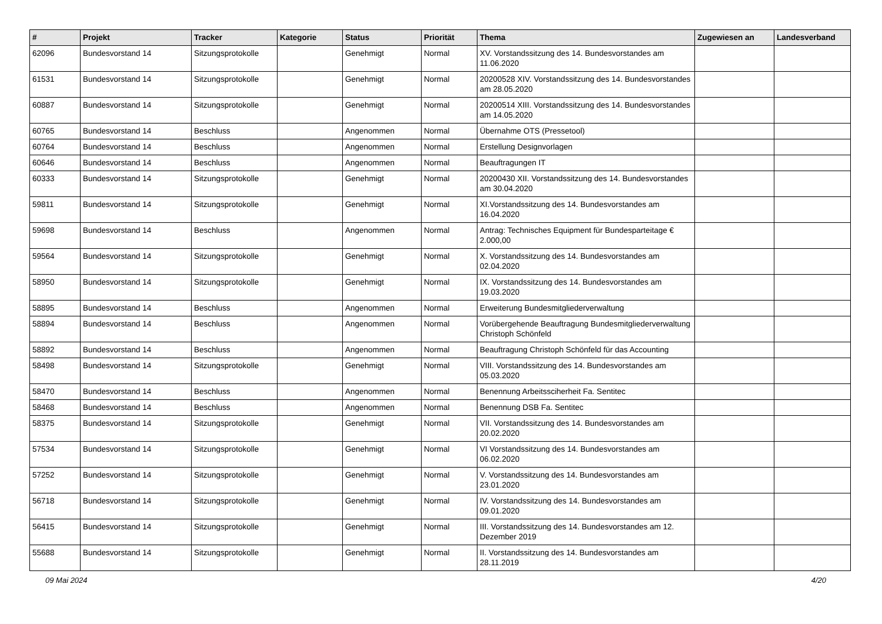| # | Projekt | Tracker | Kategorie | Status | Priorität | Thema | Zugewiesen an | Landesverband |
| --- | --- | --- | --- | --- | --- | --- | --- | --- |
| 62096 | Bundesvorstand 14 | Sitzungsprotokolle | | Genehmigt | Normal | XV. Vorstandssitzung des 14. Bundesvorstandes am 11.06.2020 | | |
| 61531 | Bundesvorstand 14 | Sitzungsprotokolle | | Genehmigt | Normal | 20200528 XIV. Vorstandssitzung des 14. Bundesvorstandes am 28.05.2020 | | |
| 60887 | Bundesvorstand 14 | Sitzungsprotokolle | | Genehmigt | Normal | 20200514 XIII. Vorstandssitzung des 14. Bundesvorstandes am 14.05.2020 | | |
| 60765 | Bundesvorstand 14 | Beschluss | | Angenommen | Normal | Übernahme OTS (Pressetool) | | |
| 60764 | Bundesvorstand 14 | Beschluss | | Angenommen | Normal | Erstellung Designvorlagen | | |
| 60646 | Bundesvorstand 14 | Beschluss | | Angenommen | Normal | Beauftragungen IT | | |
| 60333 | Bundesvorstand 14 | Sitzungsprotokolle | | Genehmigt | Normal | 20200430 XII. Vorstandssitzung des 14. Bundesvorstandes am 30.04.2020 | | |
| 59811 | Bundesvorstand 14 | Sitzungsprotokolle | | Genehmigt | Normal | XI.Vorstandssitzung des 14. Bundesvorstandes am 16.04.2020 | | |
| 59698 | Bundesvorstand 14 | Beschluss | | Angenommen | Normal | Antrag: Technisches Equipment für Bundesparteitage € 2.000,00 | | |
| 59564 | Bundesvorstand 14 | Sitzungsprotokolle | | Genehmigt | Normal | X. Vorstandssitzung des 14. Bundesvorstandes am 02.04.2020 | | |
| 58950 | Bundesvorstand 14 | Sitzungsprotokolle | | Genehmigt | Normal | IX. Vorstandssitzung des 14. Bundesvorstandes am 19.03.2020 | | |
| 58895 | Bundesvorstand 14 | Beschluss | | Angenommen | Normal | Erweiterung Bundesmitgliederverwaltung | | |
| 58894 | Bundesvorstand 14 | Beschluss | | Angenommen | Normal | Vorübergehende Beauftragung Bundesmitgliederverwaltung Christoph Schönfeld | | |
| 58892 | Bundesvorstand 14 | Beschluss | | Angenommen | Normal | Beauftragung Christoph Schönfeld für das Accounting | | |
| 58498 | Bundesvorstand 14 | Sitzungsprotokolle | | Genehmigt | Normal | VIII. Vorstandssitzung des 14. Bundesvorstandes am 05.03.2020 | | |
| 58470 | Bundesvorstand 14 | Beschluss | | Angenommen | Normal | Benennung Arbeitssciherheit Fa. Sentitec | | |
| 58468 | Bundesvorstand 14 | Beschluss | | Angenommen | Normal | Benennung DSB Fa. Sentitec | | |
| 58375 | Bundesvorstand 14 | Sitzungsprotokolle | | Genehmigt | Normal | VII. Vorstandssitzung des 14. Bundesvorstandes am 20.02.2020 | | |
| 57534 | Bundesvorstand 14 | Sitzungsprotokolle | | Genehmigt | Normal | VI Vorstandssitzung des 14. Bundesvorstandes am 06.02.2020 | | |
| 57252 | Bundesvorstand 14 | Sitzungsprotokolle | | Genehmigt | Normal | V. Vorstandssitzung des 14. Bundesvorstandes am 23.01.2020 | | |
| 56718 | Bundesvorstand 14 | Sitzungsprotokolle | | Genehmigt | Normal | IV. Vorstandssitzung des 14. Bundesvorstandes am 09.01.2020 | | |
| 56415 | Bundesvorstand 14 | Sitzungsprotokolle | | Genehmigt | Normal | III. Vorstandssitzung des 14. Bundesvorstandes am 12. Dezember 2019 | | |
| 55688 | Bundesvorstand 14 | Sitzungsprotokolle | | Genehmigt | Normal | II. Vorstandssitzung des 14. Bundesvorstandes am 28.11.2019 | | |
09 Mai 2024 4/20